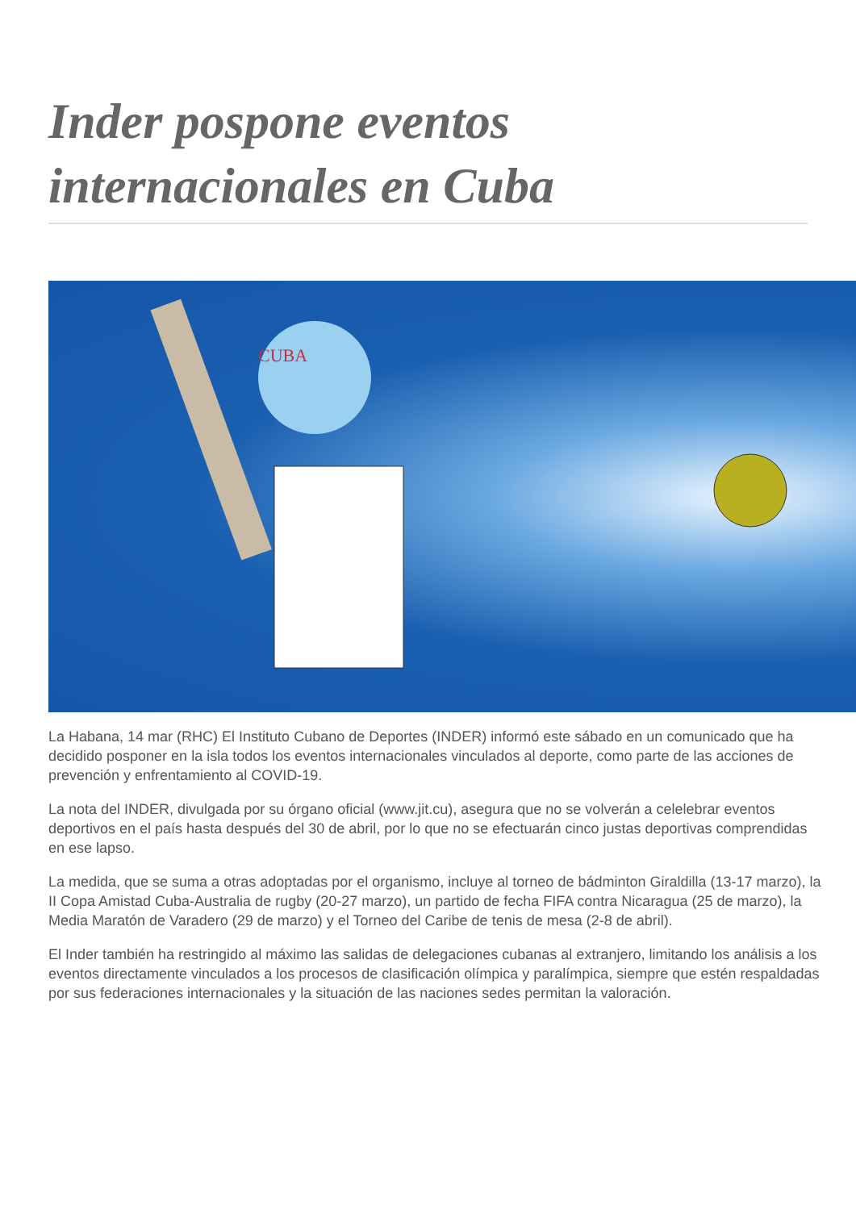Inder pospone eventos internacionales en Cuba
CUBA
La Habana, 14 mar (RHC) El Instituto Cubano de Deportes (INDER) informó este sábado en un comunicado que ha decidido posponer en la isla todos los eventos internacionales vinculados al deporte, como parte de las acciones de prevención y enfrentamiento al COVID-19.
La nota del INDER, divulgada por su órgano oficial (www.jit.cu), asegura que no se volverán a celelebrar eventos deportivos en el país hasta después del 30 de abril, por lo que no se efectuarán cinco justas deportivas comprendidas en ese lapso.
La medida, que se suma a otras adoptadas por el organismo, incluye al torneo de bádminton Giraldilla (13-17 marzo), la II Copa Amistad Cuba-Australia de rugby (20-27 marzo), un partido de fecha FIFA contra Nicaragua (25 de marzo), la Media Maratón de Varadero (29 de marzo) y el Torneo del Caribe de tenis de mesa (2-8 de abril).
El Inder también ha restringido al máximo las salidas de delegaciones cubanas al extranjero, limitando los análisis a los eventos directamente vinculados a los procesos de clasificación olímpica y paralímpica, siempre que estén respaldadas por sus federaciones internacionales y la situación de las naciones sedes permitan la valoración.